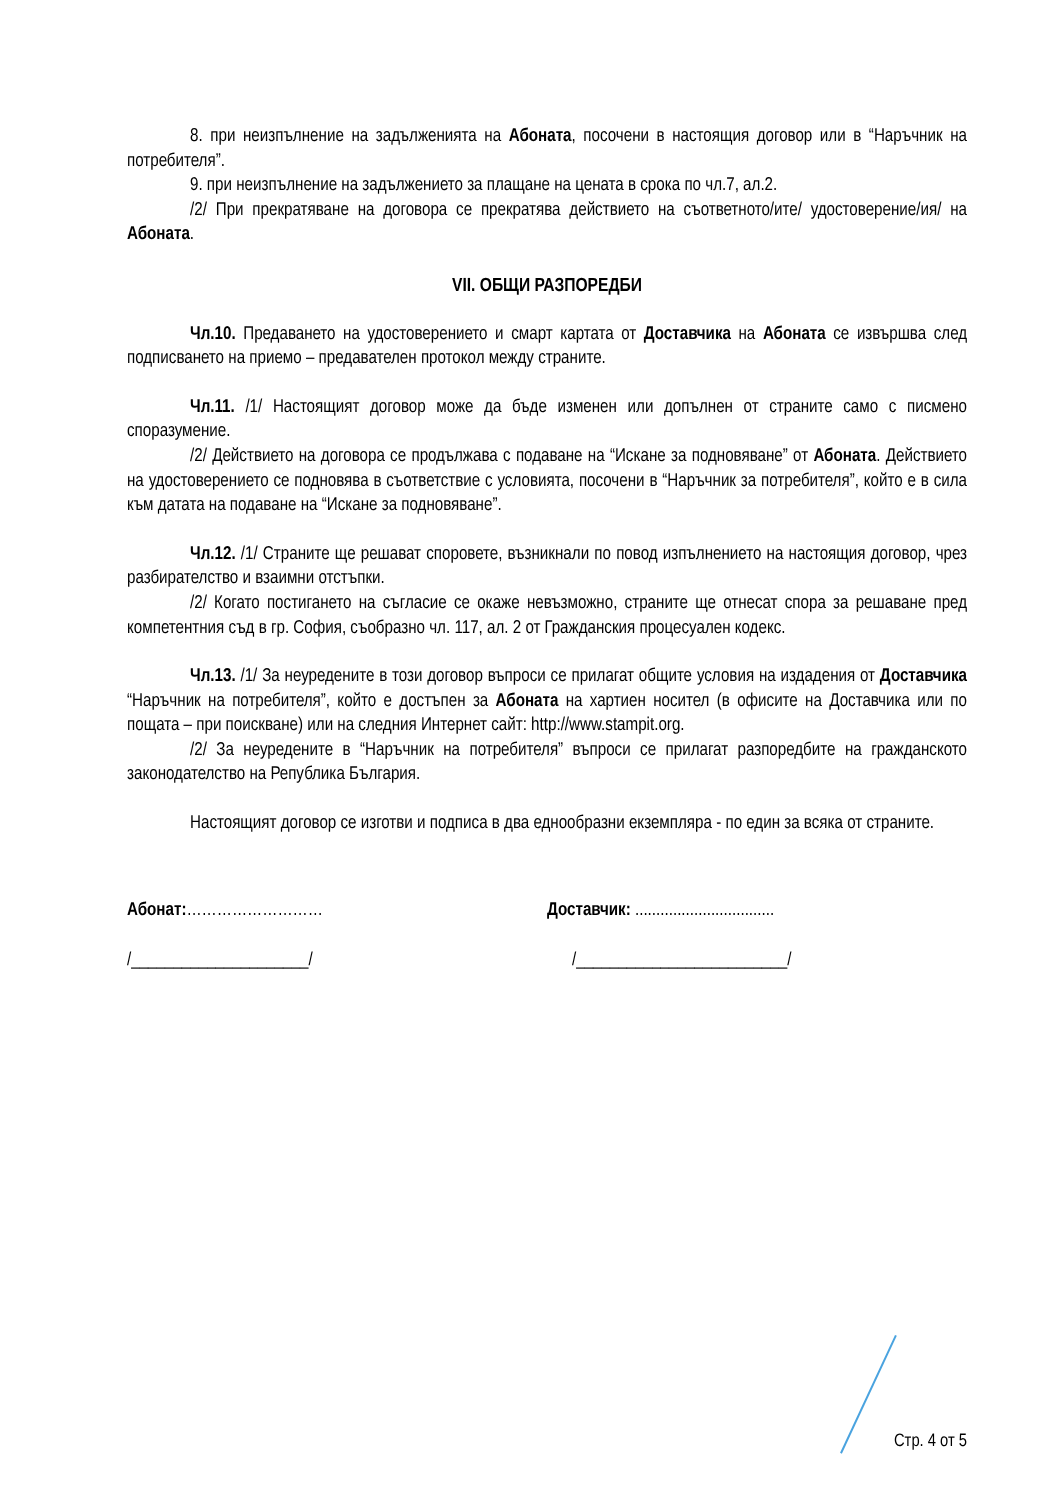8. при неизпълнение на задълженията на Абоната, посочени в настоящия договор или в “Наръчник на потребителя”.
9. при неизпълнение на задължението за плащане на цената в срока по чл.7, ал.2.
/2/ При прекратяване на договора се прекратява действието на съответното/ите/ удостоверение/ия/ на Абоната.
VII. ОБЩИ РАЗПОРЕДБИ
Чл.10. Предаването на удостоверението и смарт картата от Доставчика на Абоната се извършва след подписването на приемо – предавателен протокол между страните.
Чл.11. /1/ Настоящият договор може да бъде изменен или допълнен от страните само с писмено споразумение.
/2/ Действието на договора се продължава с подаване на “Искане за подновяване” от Абоната. Действието на удостоверението се подновява в съответствие с условията, посочени в “Наръчник за потребителя”, който е в сила към датата на подаване на “Искане за подновяване”.
Чл.12. /1/ Страните ще решават споровете, възникнали по повод изпълнението на настоящия договор, чрез разбирателство и взаимни отстъпки.
/2/ Когато постигането на съгласие се окаже невъзможно, страните ще отнесат спора за решаване пред компетентния съд в гр. София, съобразно чл. 117, ал. 2 от Гражданския процесуален кодекс.
Чл.13. /1/ За неуредените в този договор въпроси се прилагат общите условия на издадения от Доставчика “Наръчник на потребителя”, който е достъпен за Абоната на хартиен носител (в офисите на Доставчика или по пощата – при поискване) или на следния Интернет сайт: http://www.stampit.org.
/2/ За неуредените в “Наръчник на потребителя” въпроси се прилагат разпоредбите на гражданското законодателство на Република България.
Настоящият договор се изготви и подписа в два еднообразни екземпляра - по един за всяка от страните.
Абонат:……………………… Доставчик: .................................
/_____________________/ /_________________________/
Стр. 4 от 5